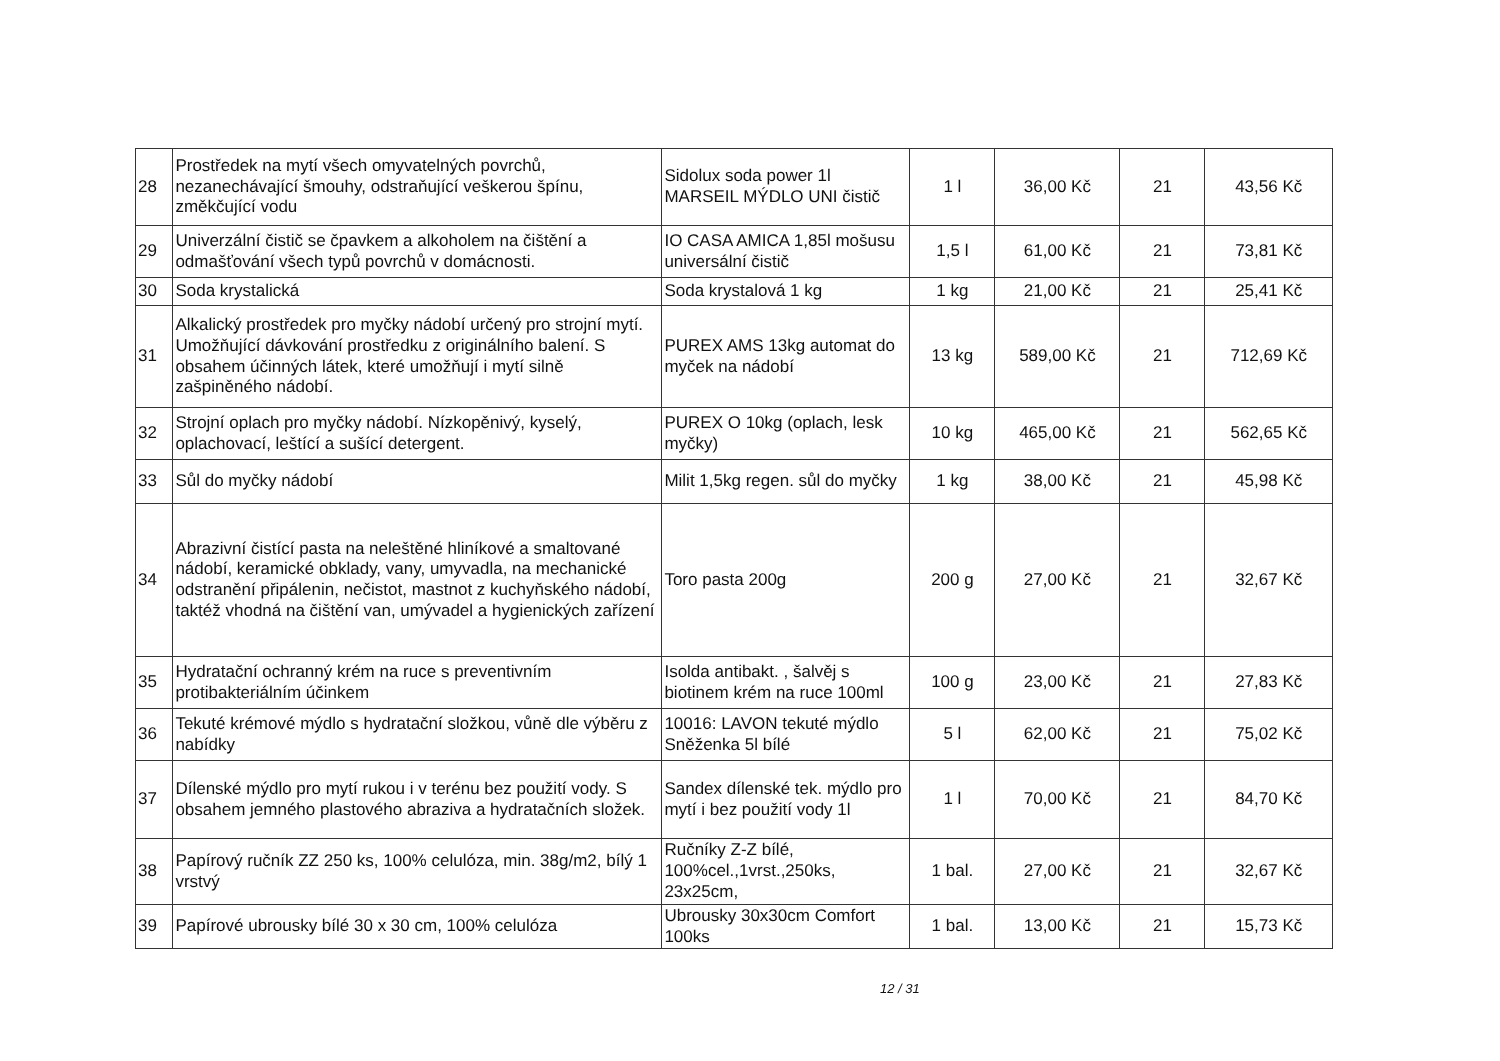| 28 | Prostředek na mytí všech omyvatelných povrchů, nezanechávající šmouhy, odstraňující veškerou špínu, změkčující vodu | Sidolux soda power 1l MARSEIL MÝDLO UNI čistič | 1 l | 36,00 Kč | 21 | 43,56 Kč |
| 29 | Univerzální čistič se čpavkem a alkoholem na čištění a odmašťování všech typů povrchů v domácnosti. | IO CASA AMICA 1,85l mošusu universální čistič | 1,5 l | 61,00 Kč | 21 | 73,81 Kč |
| 30 | Soda krystalická | Soda krystalová 1 kg | 1 kg | 21,00 Kč | 21 | 25,41 Kč |
| 31 | Alkalický prostředek pro myčky nádobí určený pro strojní mytí. Umožňující dávkování prostředku z originálního balení. S obsahem účinných látek, které umožňují i mytí silně zašpiněného nádobí. | PUREX AMS 13kg automat do myček na nádobí | 13 kg | 589,00 Kč | 21 | 712,69 Kč |
| 32 | Strojní oplach pro myčky nádobí. Nízkopěnivý, kyselý, oplachovací, leštící a sušící detergent. | PUREX O 10kg (oplach, lesk myčky) | 10 kg | 465,00 Kč | 21 | 562,65 Kč |
| 33 | Sůl do myčky nádobí | Milit 1,5kg regen. sůl do myčky | 1 kg | 38,00 Kč | 21 | 45,98 Kč |
| 34 | Abrazivní čistící pasta na neleštěné hliníkové a smaltované nádobí, keramické obklady, vany, umyvadla, na mechanické odstranění připálenin, nečistot, mastnot z kuchyňského nádobí, taktéž vhodná na čištění van, umývadel a hygienických zařízení | Toro pasta 200g | 200 g | 27,00 Kč | 21 | 32,67 Kč |
| 35 | Hydratační ochranný krém na ruce s preventivním protibakteriálním účinkem | Isolda antibakt. , šalvěj s biotinem krém na ruce 100ml | 100 g | 23,00 Kč | 21 | 27,83 Kč |
| 36 | Tekuté krémové mýdlo s hydratační složkou, vůně dle výběru z nabídky | 10016: LAVON tekuté mýdlo Sněženka 5l bílé | 5 l | 62,00 Kč | 21 | 75,02 Kč |
| 37 | Dílenské mýdlo pro mytí rukou i v terénu bez použití vody. S obsahem jemného plastového abraziva a hydratačních složek. | Sandex dílenské tek. mýdlo pro mytí i bez použití vody 1l | 1 l | 70,00 Kč | 21 | 84,70 Kč |
| 38 | Papírový ručník ZZ 250 ks, 100% celulóza, min. 38g/m2, bílý 1 vrstvý | Ručníky Z-Z bílé, 100%cel.,1vrst.,250ks, 23x25cm, | 1 bal. | 27,00 Kč | 21 | 32,67 Kč |
| 39 | Papírové ubrousky bílé 30 x 30 cm, 100% celulóza | Ubrousky 30x30cm Comfort 100ks | 1 bal. | 13,00 Kč | 21 | 15,73 Kč |
12 / 31